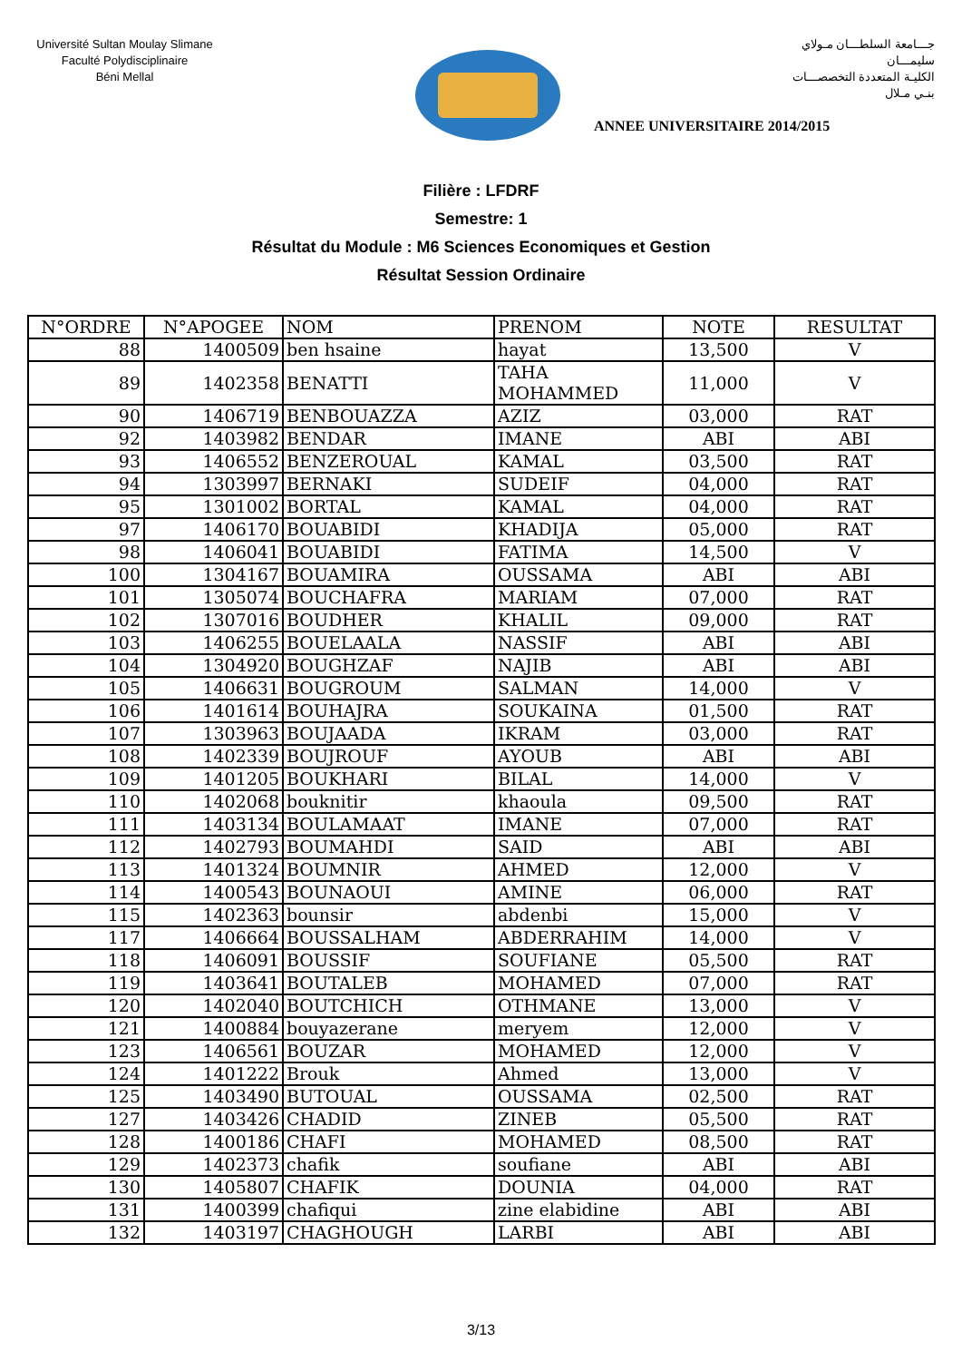Université Sultan Moulay Slimane
Faculté Polydisciplinaire
Béni Mellal
جـــامعة السلطـــان مـولاي سليمـــان
الكليـة المتعددة التخصصـــات
بنـي مـلال
ANNEE UNIVERSITAIRE 2014/2015
Filière : LFDRF
Semestre: 1
Résultat du Module : M6 Sciences Economiques et Gestion
Résultat Session Ordinaire
| N°ORDRE | N°APOGEE | NOM | PRENOM | NOTE | RESULTAT |
| --- | --- | --- | --- | --- | --- |
| 88 | 1400509 | ben hsaine | hayat | 13,500 | V |
| 89 | 1402358 | BENATTI | TAHA MOHAMMED | 11,000 | V |
| 90 | 1406719 | BENBOUAZZA | AZIZ | 03,000 | RAT |
| 92 | 1403982 | BENDAR | IMANE | ABI | ABI |
| 93 | 1406552 | BENZEROUAL | KAMAL | 03,500 | RAT |
| 94 | 1303997 | BERNAKI | SUDEIF | 04,000 | RAT |
| 95 | 1301002 | BORTAL | KAMAL | 04,000 | RAT |
| 97 | 1406170 | BOUABIDI | KHADIJA | 05,000 | RAT |
| 98 | 1406041 | BOUABIDI | FATIMA | 14,500 | V |
| 100 | 1304167 | BOUAMIRA | OUSSAMA | ABI | ABI |
| 101 | 1305074 | BOUCHAFRA | MARIAM | 07,000 | RAT |
| 102 | 1307016 | BOUDHER | KHALIL | 09,000 | RAT |
| 103 | 1406255 | BOUELAALA | NASSIF | ABI | ABI |
| 104 | 1304920 | BOUGHZAF | NAJIB | ABI | ABI |
| 105 | 1406631 | BOUGROUM | SALMAN | 14,000 | V |
| 106 | 1401614 | BOUHAJRA | SOUKAINA | 01,500 | RAT |
| 107 | 1303963 | BOUJAADA | IKRAM | 03,000 | RAT |
| 108 | 1402339 | BOUJROUF | AYOUB | ABI | ABI |
| 109 | 1401205 | BOUKHARI | BILAL | 14,000 | V |
| 110 | 1402068 | bouknitir | khaoula | 09,500 | RAT |
| 111 | 1403134 | BOULAMAAT | IMANE | 07,000 | RAT |
| 112 | 1402793 | BOUMAHDI | SAID | ABI | ABI |
| 113 | 1401324 | BOUMNIR | AHMED | 12,000 | V |
| 114 | 1400543 | BOUNAOUI | AMINE | 06,000 | RAT |
| 115 | 1402363 | bounsir | abdenbi | 15,000 | V |
| 117 | 1406664 | BOUSSALHAM | ABDERRAHIM | 14,000 | V |
| 118 | 1406091 | BOUSSIF | SOUFIANE | 05,500 | RAT |
| 119 | 1403641 | BOUTALEB | MOHAMED | 07,000 | RAT |
| 120 | 1402040 | BOUTCHICH | OTHMANE | 13,000 | V |
| 121 | 1400884 | bouyazerane | meryem | 12,000 | V |
| 123 | 1406561 | BOUZAR | MOHAMED | 12,000 | V |
| 124 | 1401222 | Brouk | Ahmed | 13,000 | V |
| 125 | 1403490 | BUTOUAL | OUSSAMA | 02,500 | RAT |
| 127 | 1403426 | CHADID | ZINEB | 05,500 | RAT |
| 128 | 1400186 | CHAFI | MOHAMED | 08,500 | RAT |
| 129 | 1402373 | chafik | soufiane | ABI | ABI |
| 130 | 1405807 | CHAFIK | DOUNIA | 04,000 | RAT |
| 131 | 1400399 | chafiqui | zine elabidine | ABI | ABI |
| 132 | 1403197 | CHAGHOUGH | LARBI | ABI | ABI |
3/13